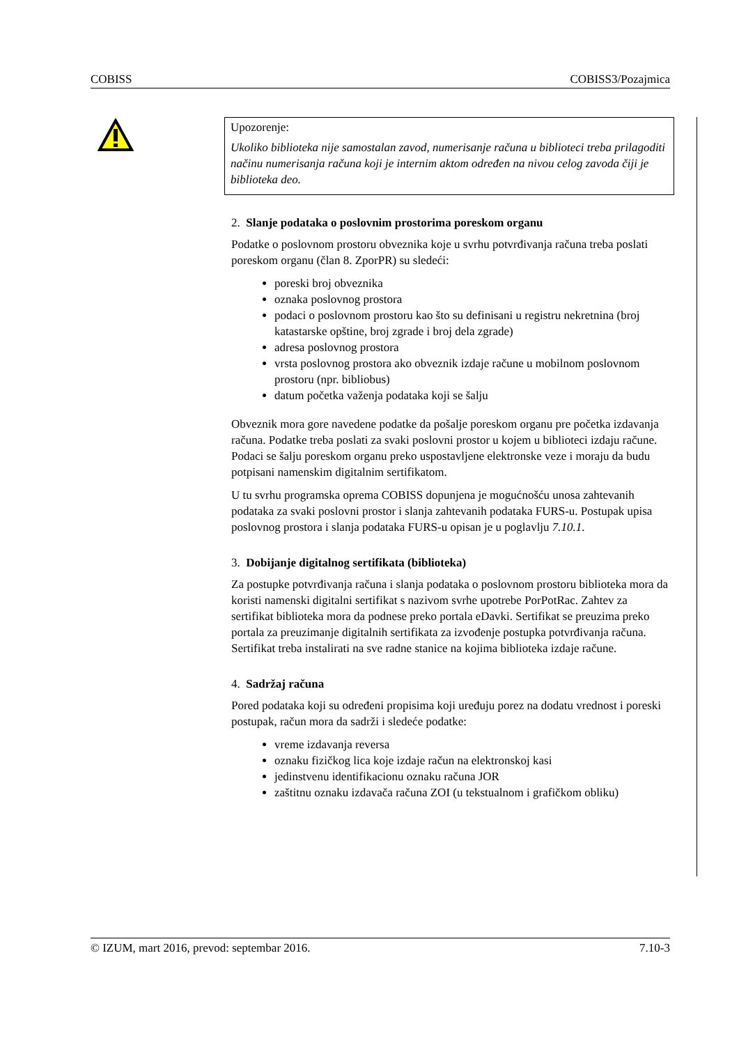COBISS COBISS3/Pozajmica
Upozorenje:
Ukoliko biblioteka nije samostalan zavod, numerisanje računa u biblioteci treba prilagoditi načinu numerisanja računa koji je internim aktom određen na nivou celog zavoda čiji je biblioteka deo.
2. Slanje podataka o poslovnim prostorima poreskom organu
Podatke o poslovnom prostoru obveznika koje u svrhu potvrđivanja računa treba poslati poreskom organu (član 8. ZporPR) su sledeći:
poreski broj obveznika
oznaka poslovnog prostora
podaci o poslovnom prostoru kao što su definisani u registru nekretnina (broj katastarske opštine, broj zgrade i broj dela zgrade)
adresa poslovnog prostora
vrsta poslovnog prostora ako obveznik izdaje račune u mobilnom poslovnom prostoru (npr. bibliobus)
datum početka važenja podataka koji se šalju
Obveznik mora gore navedene podatke da pošalje poreskom organu pre početka izdavanja računa. Podatke treba poslati za svaki poslovni prostor u kojem u biblioteci izdaju račune. Podaci se šalju poreskom organu preko uspostavljene elektronske veze i moraju da budu potpisani namenskim digitalnim sertifikatom.
U tu svrhu programska oprema COBISS dopunjena je mogućnošću unosa zahtevanih podataka za svaki poslovni prostor i slanja zahtevanih podataka FURS-u. Postupak upisa poslovnog prostora i slanja podataka FURS-u opisan je u poglavlju 7.10.1.
3. Dobijanje digitalnog sertifikata (biblioteka)
Za postupke potvrđivanja računa i slanja podataka o poslovnom prostoru biblioteka mora da koristi namenski digitalni sertifikat s nazivom svrhe upotrebe PorPotRac. Zahtev za sertifikat biblioteka mora da podnese preko portala eDavki. Sertifikat se preuzima preko portala za preuzimanje digitalnih sertifikata za izvođenje postupka potvrđivanja računa. Sertifikat treba instalirati na sve radne stanice na kojima biblioteka izdaje račune.
4. Sadržaj računa
Pored podataka koji su određeni propisima koji uređuju porez na dodatu vrednost i poreski postupak, račun mora da sadrži i sledeće podatke:
vreme izdavanja reversa
oznaku fizičkog lica koje izdaje račun na elektronskoj kasi
jedinstvenu identifikacionu oznaku računa JOR
zaštitnu oznaku izdavača računa ZOI (u tekstualnom i grafičkom obliku)
© IZUM, mart 2016, prevod: septembar 2016. 7.10-3